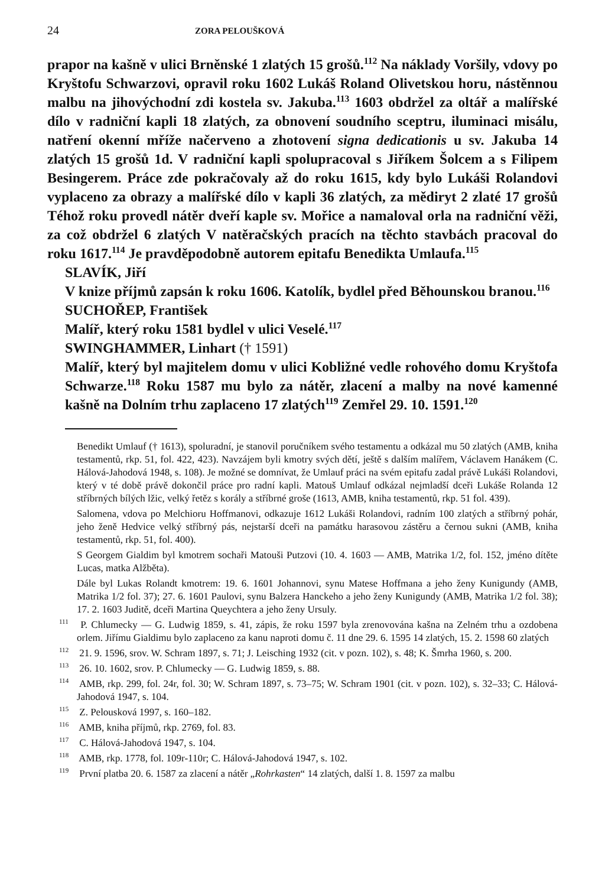24 ZORA PELOUŠKOVÁ
prapor na kašně v ulici Brněnské 1 zlatých 15 grošů.<sup>112</sup> Na náklady Voršily, vdovy po Kryštofu Schwarzovi, opravil roku 1602 Lukáš Roland Olivetskou horu, nástěnnou malbu na jihovýchodní zdi kostela sv. Jakuba.<sup>113</sup> 1603 obdržel za oltář a malířské dílo v radniční kapli 18 zlatých, za obnovení soudního sceptru, iluminaci misálu, natření okenní mříže načerveno a zhotovení signa dedicationis u sv. Jakuba 14 zlatých 15 grošů 1d. V radniční kapli spolupracoval s Jiříkem Šolcem a s Filipem Besingerem. Práce zde pokračovaly až do roku 1615, kdy bylo Lukáši Rolandovi vyplaceno za obrazy a malířské dílo v kapli 36 zlatých, za mědiryt 2 zlaté 17 grošů Téhož roku provedl nátěr dveří kaple sv. Mořice a namaloval orla na radniční věži, za což obdržel 6 zlatých V natěračských pracích na těchto stavbách pracoval do roku 1617.<sup>114</sup> Je pravděpodobně autorem epitafu Benedikta Umlaufa.<sup>115</sup>
SLAVÍK, Jiří
V knize příjmů zapsán k roku 1606. Katolík, bydlel před Běhounskou branou.<sup>116</sup>
SUCHOŘEP, František
Malíř, který roku 1581 bydlel v ulici Veselé.<sup>117</sup>
SWINGHAMMER, Linhart († 1591)
Malíř, který byl majitelem domu v ulici Kobližné vedle rohového domu Kryštofa Schwarze.<sup>118</sup> Roku 1587 mu bylo za nátěr, zlacení a malby na nové kamenné kašně na Dolním trhu zaplaceno 17 zlatých<sup>119</sup> Zemřel 29. 10. 1591.<sup>120</sup>
Benedikt Umlauf († 1613), spoluradní, je stanovil poručníkem svého testamentu a odkázal mu 50 zlatých (AMB, kniha testamentů, rkp. 51, fol. 422, 423). Navzájem byli kmotry svých dětí, ještě s dalším malířem, Václavem Hanákem (C. Hálová-Jahodová 1948, s. 108). Je možné se domnívat, že Umlauf práci na svém epitafu zadal právě Lukáši Rolandovi, který v té době právě dokončil práce pro radní kapli. Matouš Umlauf odkázal nejmladší dceři Lukáše Rolanda 12 stříbrných bílých lžic, velký řetěz s korály a stříbrné groše (1613, AMB, kniha testamentů, rkp. 51 fol. 439).
Salomena, vdova po Melchioru Hoffmanovi, odkazuje 1612 Lukáši Rolandovi, radním 100 zlatých a stříbrný pohár, jeho ženě Hedvice velký stříbrný pás, nejstarší dceři na památku harasovou zástěru a černou sukni (AMB, kniha testamentů, rkp. 51, fol. 400).
S Georgem Gialdim byl kmotrem sochaři Matouši Putzovi (10. 4. 1603 — AMB, Matrika 1/2, fol. 152, jméno dítěte Lucas, matka Alžběta).
Dále byl Lukas Rolandt kmotrem: 19. 6. 1601 Johannovi, synu Matese Hoffmana a jeho ženy Kunigundy (AMB, Matrika 1/2 fol. 37); 27. 6. 1601 Paulovi, synu Balzera Hanckeho a jeho ženy Kunigundy (AMB, Matrika 1/2 fol. 38); 17. 2. 1603 Juditě, dceři Martina Queychtera a jeho ženy Ursuly.
<sup>111</sup> P. Chlumecky — G. Ludwig 1859, s. 41, zápis, že roku 1597 byla zrenovována kašna na Zelném trhu a ozdobena orlem. Jiřímu Gialdimu bylo zaplaceno za kanu naproti domu č. 11 dne 29. 6. 1595 14 zlatých, 15. 2. 1598 60 zlatých
<sup>112</sup> 21. 9. 1596, srov. W. Schram 1897, s. 71; J. Leisching 1932 (cit. v pozn. 102), s. 48; K. Šmrha 1960, s. 200.
<sup>113</sup> 26. 10. 1602, srov. P. Chlumecky — G. Ludwig 1859, s. 88.
<sup>114</sup> AMB, rkp. 299, fol. 24r, fol. 30; W. Schram 1897, s. 73–75; W. Schram 1901 (cit. v pozn. 102), s. 32–33; C. Hálová-Jahodová 1947, s. 104.
<sup>115</sup> Z. Pelousková 1997, s. 160–182.
<sup>116</sup> AMB, kniha příjmů, rkp. 2769, fol. 83.
<sup>117</sup> C. Hálová-Jahodová 1947, s. 104.
<sup>118</sup> AMB, rkp. 1778, fol. 109r-110r; C. Hálová-Jahodová 1947, s. 102.
<sup>119</sup> První platba 20. 6. 1587 za zlacení a nátěr „Rohrkasten“ 14 zlatých, další 1. 8. 1597 za malbu